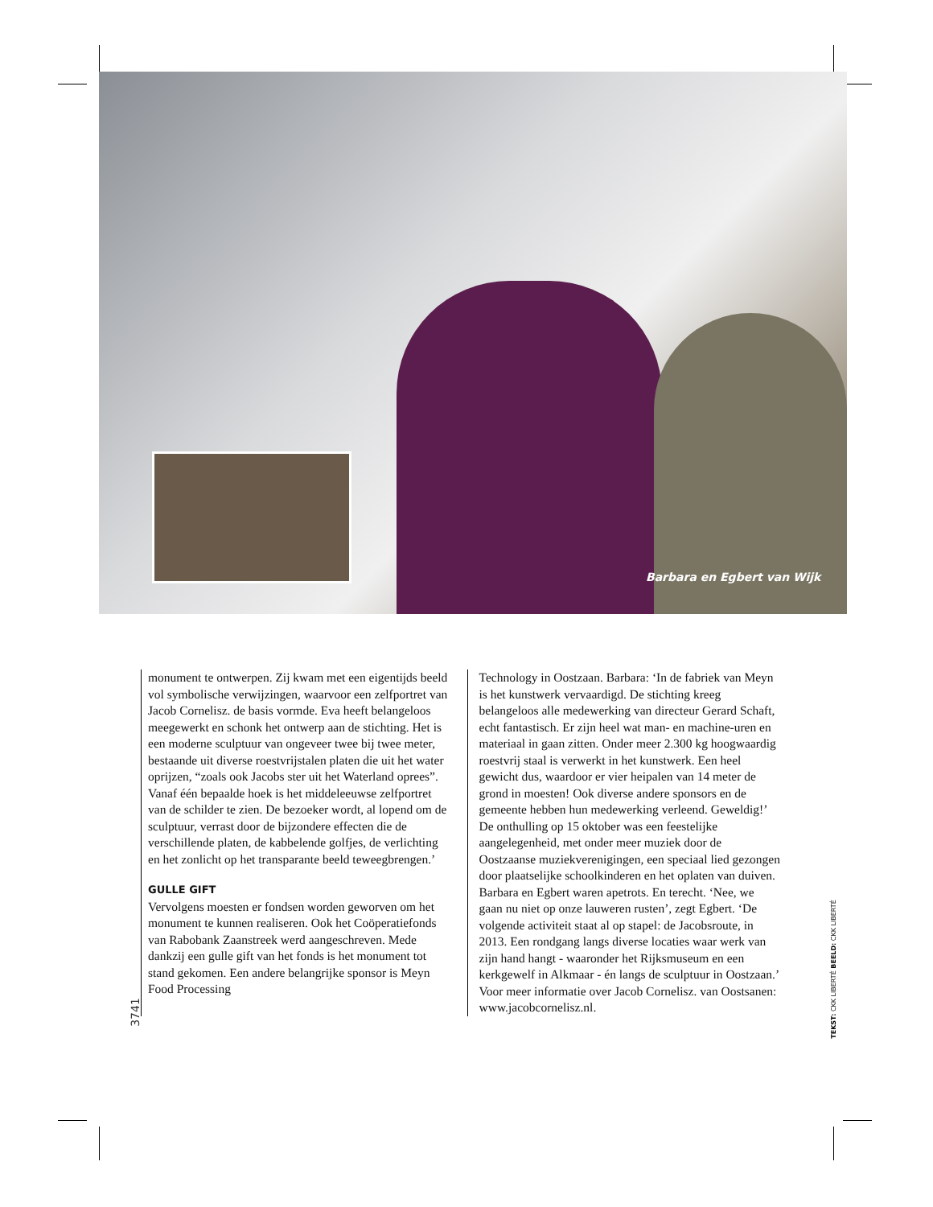Barbara en Egbert van Wijk
monument te ontwerpen. Zij kwam met een eigentijds beeld vol symbolische verwijzingen, waarvoor een zelfportret van Jacob Cornelisz. de basis vormde. Eva heeft belangeloos meegewerkt en schonk het ontwerp aan de stichting. Het is een moderne sculptuur van ongeveer twee bij twee meter, bestaande uit diverse roestvrijstalen platen die uit het water oprijzen, “zoals ook Jacobs ster uit het Waterland oprees”. Vanaf één bepaalde hoek is het middeleeuwse zelfportret van de schilder te zien. De bezoeker wordt, al lopend om de sculptuur, verrast door de bijzondere effecten die de verschillende platen, de kabbelende golfjes, de verlichting en het zonlicht op het transparante beeld teweegbrengen.’
GULLE GIFT
Vervolgens moesten er fondsen worden geworven om het monument te kunnen realiseren. Ook het Coöperatiefonds van Rabobank Zaanstreek werd aangeschreven. Mede dankzij een gulle gift van het fonds is het monument tot stand gekomen. Een andere belangrijke sponsor is Meyn Food Processing
Technology in Oostzaan. Barbara: ‘In de fabriek van Meyn is het kunstwerk vervaardigd. De stichting kreeg belangeloos alle medewerking van directeur Gerard Schaft, echt fantastisch. Er zijn heel wat man- en machine-uren en materiaal in gaan zitten. Onder meer 2.300 kg hoogwaardig roestvrij staal is verwerkt in het kunstwerk. Een heel gewicht dus, waardoor er vier heipalen van 14 meter de grond in moesten! Ook diverse andere sponsors en de gemeente hebben hun medewerking verleend. Geweldig!’ De onthulling op 15 oktober was een feestelijke aangelegenheid, met onder meer muziek door de Oostzaanse muziekverenigingen, een speciaal lied gezongen door plaatselijke schoolkinderen en het oplaten van duiven. Barbara en Egbert waren apetrots. En terecht. ‘Nee, we gaan nu niet op onze lauweren rusten’, zegt Egbert. ‘De volgende activiteit staat al op stapel: de Jacobsroute, in 2013. Een rondgang langs diverse locaties waar werk van zijn hand hangt - waaronder het Rijksmuseum en een kerkgewelf in Alkmaar - én langs de sculptuur in Oostzaan.’ Voor meer informatie over Jacob Cornelisz. van Oostsanen: www.jacobcornelisz.nl.
3741
TEKST: CKK LIBERTÉ BEELD: CKK LIBERTÉ